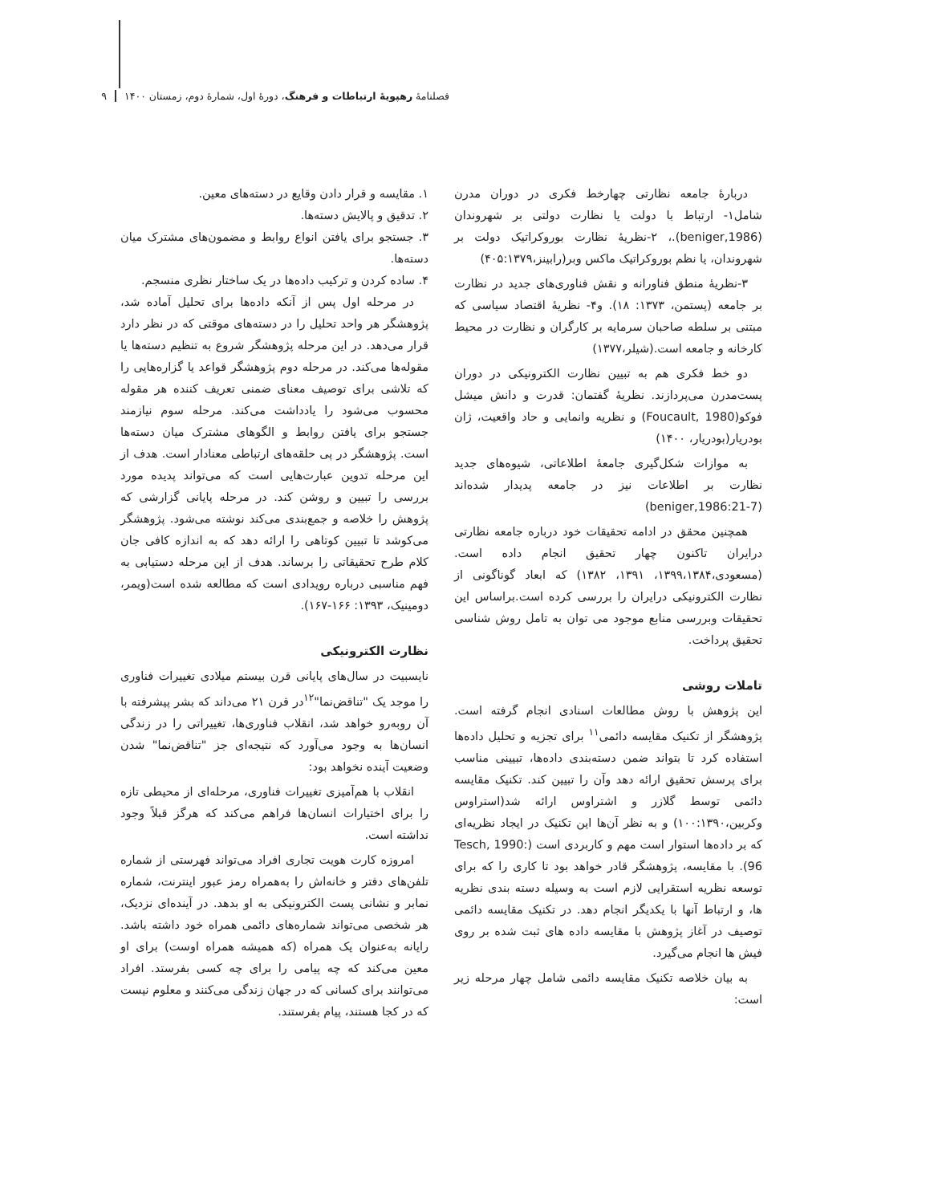فصلنامهٔ رهپویهٔ ارتباطات و فرهنگ، دورهٔ اول، شمارهٔ دوم، زمستان ۱۴۰۰ ۹
دربارهٔ جامعه نظارتی چهارخط فکری در دوران مدرن شامل۱- ارتباط با دولت یا نظارت دولتی بر شهروندان (beniger,1986).، ۲-نظریهٔ نظارت بوروکراتیک دولت بر شهروندان، یا نظم بوروکراتیک ماکس وبر(رابینز،۴۰۵:۱۳۷۹)
۳-نظریهٔ منطق فناورانه و نقش فناوری‌های جدید در نظارت بر جامعه (پستمن، ۱۳۷۳: ۱۸). و۴- نظریهٔ اقتصاد سیاسی که مبتنی بر سلطه صاحبان سرمایه بر کارگران و نظارت در محیط کارخانه و جامعه است.(شیلر،۱۳۷۷)
دو خط فکری هم به تبیین نظارت الکترونیکی در دوران پست‌مدرن می‌پردازند. نظریهٔ گفتمان: قدرت و دانش میشل فوکو(Foucault, 1980) و نظریه وانمایی و حاد واقعیت، ژان بودریار(بودریار، ۱۴۰۰)
به موازات شکل‌گیری جامعهٔ اطلاعاتی، شیوه‌های جدید نظارت بر اطلاعات نیز در جامعه پدیدار شده‌اند (beniger,1986:21-7)
همچنین محقق در ادامه تحقیقات خود درباره جامعه نظارتی درایران تاکنون چهار تحقیق انجام داده است. (مسعودی،۱۳۹۹،۱۳۸۴، ۱۳۹۱، ۱۳۸۲) که ابعاد گوناگونی از نظارت الکترونیکی درایران را بررسی کرده است.براساس این تحقیقات وبررسی منابع موجود می توان به تامل روش شناسی تحقیق پرداخت.
تاملات روشی
این پژوهش با روش مطالعات اسنادی انجام گرفته است. پژوهشگر از تکنیک مقایسه دائمی<sup>۱۱</sup> برای تجزیه و تحلیل داده‌ها استفاده کرد تا بتواند ضمن دسته‌بندی داده‌ها، تبیینی مناسب برای پرسش تحقیق ارائه دهد وآن را تبیین کند. تکنیک مقایسه دائمی توسط گلازر و اشتراوس ارائه شد(استراوس وکربین،۱۰۰:۱۳۹۰) و به نظر آن‌ها این تکنیک در ایجاد نظریه‌ای که بر داده‌ها استوار است مهم و کاربردی است (Tesch, 1990: 96). با مقایسه، پژوهشگر قادر خواهد بود تا کاری را که برای توسعه نظریه استقرایی لازم است به وسیله دسته بندی نظریه ها، و ارتباط آنها با یکدیگر انجام دهد. در تکنیک مقایسه دائمی توصیف در آغاز پژوهش با مقایسه داده های ثبت شده بر روی فیش ها انجام می‌گیرد.
به بیان خلاصه تکنیک مقایسه دائمی شامل چهار مرحله زیر است:
۱. مقایسه و قرار دادن وقایع در دسته‌های معین.
۲. تدقیق و پالایش دسته‌ها.
۳. جستجو برای یافتن انواع روابط و مضمون‌های مشترک میان دسته‌ها.
۴. ساده کردن و ترکیب داده‌ها در یک ساختار نظری منسجم.
در مرحله اول پس از آنکه داده‌ها برای تحلیل آماده شد، پژوهشگر هر واحد تحلیل را در دسته‌های موقتی که در نظر دارد قرار می‌دهد. در این مرحله پژوهشگر شروع به تنظیم دسته‌ها یا مقوله‌ها می‌کند. در مرحله دوم پژوهشگر قواعد یا گزاره‌هایی را که تلاشی برای توصیف معنای ضمنی تعریف کننده هر مقوله محسوب می‌شود را یادداشت می‌کند. مرحله سوم نیازمند جستجو برای یافتن روابط و الگوهای مشترک میان دسته‌ها است. پژوهشگر در پی حلقه‌های ارتباطی معنادار است. هدف از این مرحله تدوین عبارت‌هایی است که می‌تواند پدیده مورد بررسی را تبیین و روشن کند. در مرحله پایانی گزارشی که پژوهش را خلاصه و جمع‌بندی می‌کند نوشته می‌شود. پژوهشگر می‌کوشد تا تبیین کوتاهی را ارائه دهد که به اندازه کافی جان کلام طرح تحقیقاتی را برساند. هدف از این مرحله دستیابی به فهم مناسبی درباره رویدادی است که مطالعه شده است(ویمر، دومینیک، ۱۳۹۳: ۱۶۶-۱۶۷).
نظارت الکترونیکی
نایسبیت در سال‌های پایانی قرن بیستم میلادی تغییرات فناوری را موجد یک "تناقض‌نما"<sup>۱۲</sup>در قرن ۲۱ می‌داند که بشر پیشرفته با آن روبه‌رو خواهد شد، انقلاب فناوری‌ها، تغییراتی را در زندگی انسان‌ها به وجود می‌آورد که نتیجه‌ای جز "تناقض‌نما" شدن وضعیت آینده نخواهد بود:
انقلاب با هم‌آمیزی تغییرات فناوری، مرحله‌ای از محیطی تازه را برای اختیارات انسان‌ها فراهم می‌کند که هرگز قبلاً وجود نداشته است.
امروزه کارت هویت تجاری افراد می‌تواند فهرستی از شماره تلفن‌های دفتر و خانه‌اش را به‌همراه رمز عبور اینترنت، شماره نمابر و نشانی پست الکترونیکی به او بدهد. در آینده‌ای نزدیک، هر شخصی می‌تواند شماره‌های دائمی همراه خود داشته باشد. رایانه به‌عنوان یک همراه (که همیشه همراه اوست) برای او معین می‌کند که چه پیامی را برای چه کسی بفرستد. افراد می‌توانند برای کسانی که در جهان زندگی می‌کنند و معلوم نیست که در کجا هستند، پیام بفرستند.